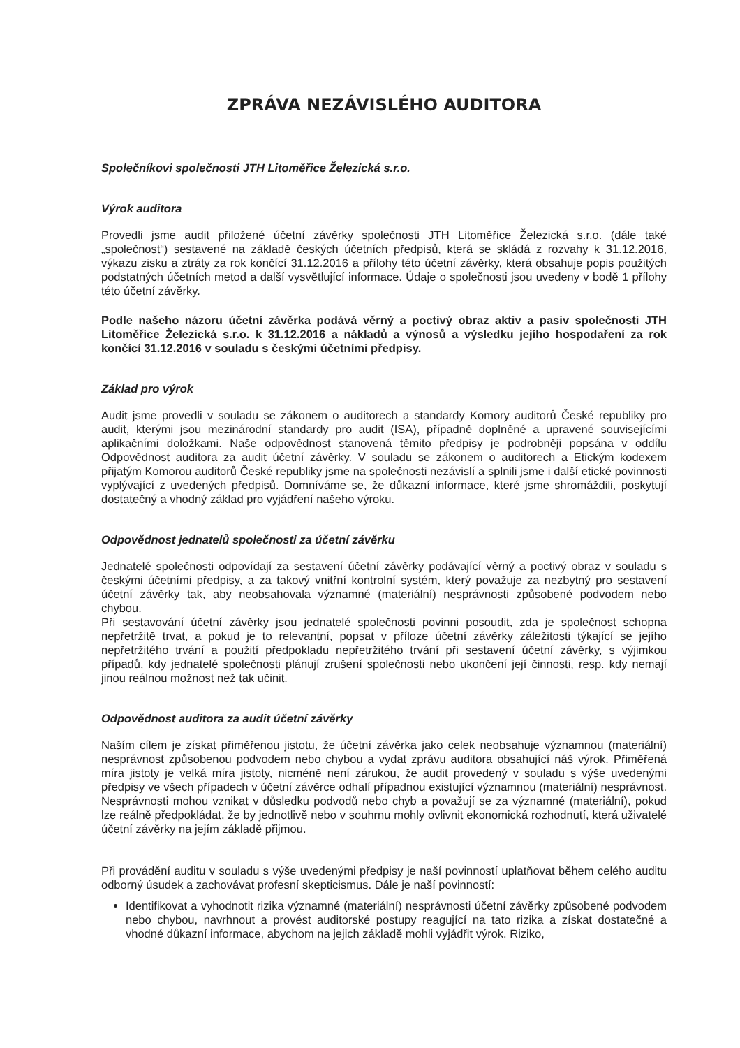ZPRÁVA NEZÁVISLÉHO AUDITORA
Společníkovi společnosti JTH Litoměřice Železická s.r.o.
Výrok auditora
Provedli jsme audit přiložené účetní závěrky společnosti JTH Litoměřice Železická s.r.o. (dále také „společnost“) sestavené na základě českých účetních předpisů, která se skládá z rozvahy k 31.12.2016, výkazu zisku a ztráty za rok končící 31.12.2016 a přílohy této účetní závěrky, která obsahuje popis použitých podstatných účetních metod a další vysvětlující informace. Údaje o společnosti jsou uvedeny v bodě 1 přílohy této účetní závěrky.
Podle našeho názoru účetní závěrka podává věrný a poctivý obraz aktiv a pasiv společnosti JTH Litoměřice Železická s.r.o. k 31.12.2016 a nákladů a výnosů a výsledku jejího hospodaření za rok končící 31.12.2016 v souladu s českými účetními předpisy.
Základ pro výrok
Audit jsme provedli v souladu se zákonem o auditorech a standardy Komory auditorů České republiky pro audit, kterými jsou mezinárodní standardy pro audit (ISA), případně doplněné a upravené souvisejícími aplikačními doložkami. Naše odpovědnost stanovená těmito předpisy je podrobněji popsána v oddílu Odpovědnost auditora za audit účetní závěrky. V souladu se zákonem o auditorech a Etickým kodexem přijatým Komorou auditorů České republiky jsme na společnosti nezávislí a splnili jsme i další etické povinnosti vyplývající z uvedených předpisů. Domníváme se, že důkazní informace, které jsme shromáždili, poskytují dostatečný a vhodný základ pro vyjádření našeho výroku.
Odpovědnost jednatelů společnosti za účetní závěrku
Jednatelé společnosti odpovídají za sestavení účetní závěrky podávající věrný a poctivý obraz v souladu s českými účetními předpisy, a za takový vnitřní kontrolní systém, který považuje za nezbytný pro sestavení účetní závěrky tak, aby neobsahovala významné (materiální) nesprávnosti způsobené podvodem nebo chybou.
Při sestavování účetní závěrky jsou jednatelé společnosti povinni posoudit, zda je společnost schopna nepřetržitě trvat, a pokud je to relevantní, popsat v příloze účetní závěrky záležitosti týkající se jejího nepřetržitého trvání a použití předpokladu nepřetržitého trvání při sestavení účetní závěrky, s výjimkou případů, kdy jednatelé společnosti plánují zrušení společnosti nebo ukončení její činnosti, resp. kdy nemají jinou reálnou možnost než tak učinit.
Odpovědnost auditora za audit účetní závěrky
Naším cílem je získat přiměřenou jistotu, že účetní závěrka jako celek neobsahuje významnou (materiální) nesprávnost způsobenou podvodem nebo chybou a vydat zprávu auditora obsahující náš výrok. Přiměřená míra jistoty je velká míra jistoty, nicméně není zárukou, že audit provedený v souladu s výše uvedenými předpisy ve všech případech v účetní závěrce odhalí případnou existující významnou (materiální) nesprávnost. Nesprávnosti mohou vznikat v důsledku podvodů nebo chyb a považují se za významné (materiální), pokud lze reálně předpokládat, že by jednotlivě nebo v souhrnu mohly ovlivnit ekonomická rozhodnutí, která uživatelé účetní závěrky na jejím základě přijmou.
Při provádění auditu v souladu s výše uvedenými předpisy je naší povinností uplatňovat během celého auditu odborný úsudek a zachovávat profesní skepticismus. Dále je naší povinností:
Identifikovat a vyhodnotit rizika významné (materiální) nesprávnosti účetní závěrky způsobené podvodem nebo chybou, navrhnout a provést auditorské postupy reagující na tato rizika a získat dostatečné a vhodné důkazní informace, abychom na jejich základě mohli vyjádřit výrok. Riziko,